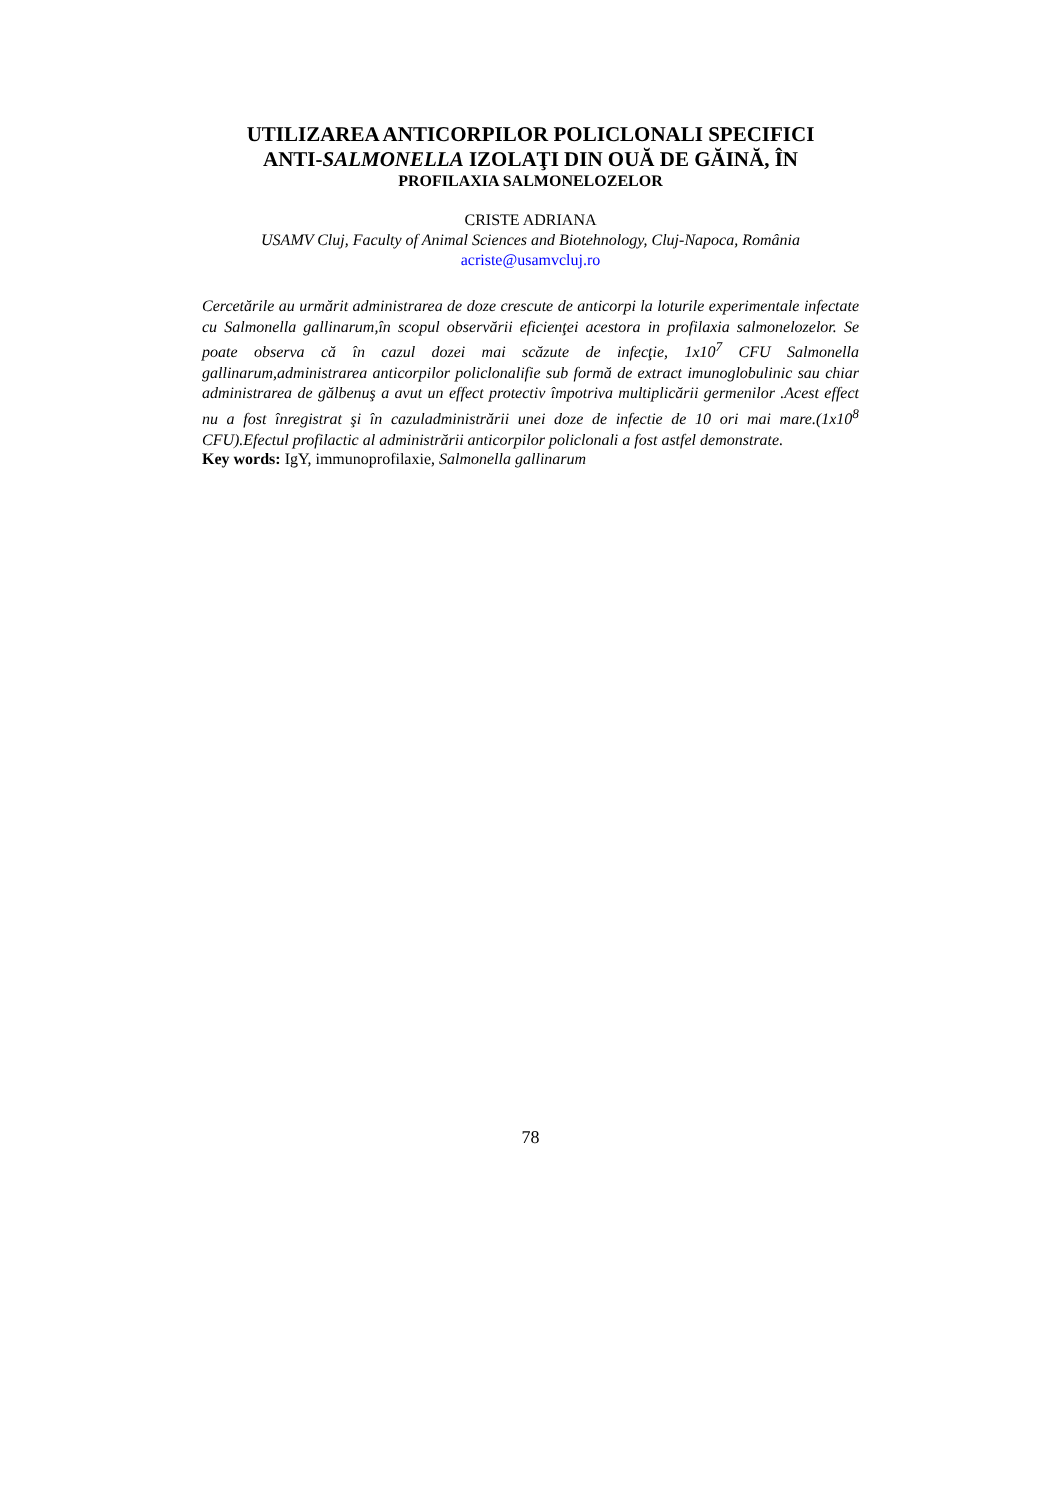UTILIZAREA ANTICORPILOR POLICLONALI SPECIFICI
ANTI-SALMONELLA IZOLAŢI DIN OUĂ DE GĂINĂ, ÎN
PROFILAXIA SALMONELOZELOR
CRISTE ADRIANA
USAMV Cluj, Faculty of Animal Sciences and Biotehnology, Cluj-Napoca, România
acriste@usamvcluj.ro
Cercetările au urmărit administrarea de doze crescute de anticorpi la loturile experimentale infectate cu Salmonella gallinarum,în scopul observării eficienţei acestora in profilaxia salmonelozelor. Se poate observa că în cazul dozei mai scăzute de infecţie, 1x10<sup>7</sup> CFU Salmonella gallinarum,administrarea anticorpilor policlonalifie sub formă de extract imunoglobulinic sau chiar administrarea de gălbenuş a avut un effect protectiv împotriva multiplicării germenilor .Acest effect nu a fost înregistrat şi în cazuladministrării unei doze de infectie de 10 ori mai mare.(1x10<sup>8</sup> CFU).Efectul profilactic al administrării anticorpilor policlonali a fost astfel demonstrate.
Key words: IgY, immunoprofilaxie, Salmonella gallinarum
78